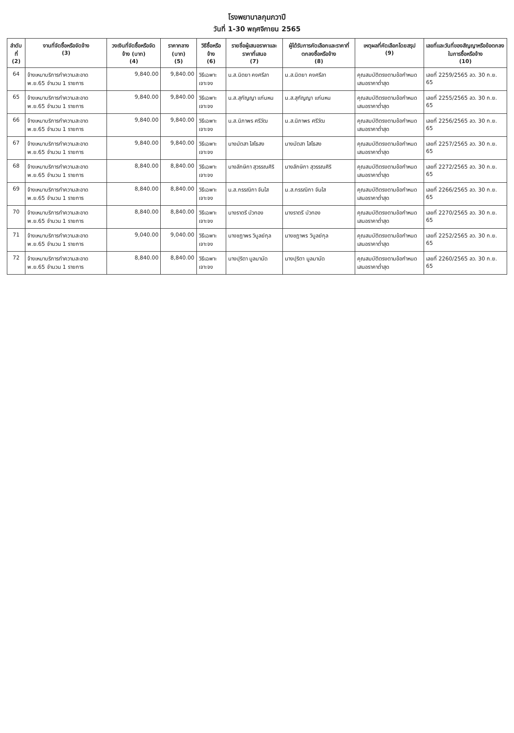โรงพยาบาลกุมภวาปี
วันที่ 1-30 พฤศจิกายน 2565
| ลำดับที่ (2) | งานที่จัดซื้อหรือจัดจ้าง (3) | วงเงินที่จัดซื้อหรือจัดจ้าง (บาท) (4) | ราคากลาง (บาท) (5) | วิธีซื้อหรือจ้าง (6) | รายชื่อผู้เสนอราคาและราคาที่เสนอ (7) | ผู้ได้รับการคัดเลือกและราคาที่ตกลงซื้อหรือจ้าง (8) | เหตุผลที่คัดเลือกโดยสรุป (9) | เลขที่และวันที่ของสัญญาหรือข้อตกลงในการซื้อหรือจ้าง (10) |
| --- | --- | --- | --- | --- | --- | --- | --- | --- |
| 64 | จ้างเหมาบริการทำความสะอาด พ.ย.65 จำนวน 1 รายการ | 9,840.00 | 9,840.00 | วิธีเฉพาะเจาะจง | น.ส.นิตยา คงศรีลา | น.ส.นิตยา คงศรีลา | คุณสมบัติตรงตามข้อกำหนด เสนอราคาต่ำสุด | เลขที่ 2259/2565 ลว. 30 ก.ย. 65 |
| 65 | จ้างเหมาบริการทำความสะอาด พ.ย.65 จำนวน 1 รายการ | 9,840.00 | 9,840.00 | วิธีเฉพาะเจาะจง | น.ส.สุกัญญา แก่นหน | น.ส.สุกัญญา แก่นหน | คุณสมบัติตรงตามข้อกำหนด เสนอราคาต่ำสุด | เลขที่ 2255/2565 ลว. 30 ก.ย. 65 |
| 66 | จ้างเหมาบริการทำความสะอาด พ.ย.65 จำนวน 1 รายการ | 9,840.00 | 9,840.00 | วิธีเฉพาะเจาะจง | น.ส.นิภาพร ศรีวัฒ | น.ส.นิภาพร ศรีวัฒ | คุณสมบัติตรงตามข้อกำหนด เสนอราคาต่ำสุด | เลขที่ 2256/2565 ลว. 30 ก.ย. 65 |
| 67 | จ้างเหมาบริการทำความสะอาด พ.ย.65 จำนวน 1 รายการ | 9,840.00 | 9,840.00 | วิธีเฉพาะเจาะจง | นางมัตสา ไสโธสง | นางมัตสา ไสโธสง | คุณสมบัติตรงตามข้อกำหนด เสนอราคาต่ำสุด | เลขที่ 2257/2565 ลว. 30 ก.ย. 65 |
| 68 | จ้างเหมาบริการทำความสะอาด พ.ย.65 จำนวน 1 รายการ | 8,840.00 | 8,840.00 | วิธีเฉพาะเจาะจง | นางลักษิกา สุวรรณศิริ | นางลักษิกา สุวรรณศิริ | คุณสมบัติตรงตามข้อกำหนด เสนอราคาต่ำสุด | เลขที่ 2272/2565 ลว. 30 ก.ย. 65 |
| 69 | จ้างเหมาบริการทำความสะอาด พ.ย.65 จำนวน 1 รายการ | 8,840.00 | 8,840.00 | วิธีเฉพาะเจาะจง | น.ส.กรรณิกา จันใส | น.ส.กรรณิกา จันใส | คุณสมบัติตรงตามข้อกำหนด เสนอราคาต่ำสุด | เลขที่ 2266/2565 ลว. 30 ก.ย. 65 |
| 70 | จ้างเหมาบริการทำความสะอาด พ.ย.65 จำนวน 1 รายการ | 8,840.00 | 8,840.00 | วิธีเฉพาะเจาะจง | นางราตรี บัวทอง | นางราตรี บัวทอง | คุณสมบัติตรงตามข้อกำหนด เสนอราคาต่ำสุด | เลขที่ 2270/2565 ลว. 30 ก.ย. 65 |
| 71 | จ้างเหมาบริการทำความสะอาด พ.ย.65 จำนวน 1 รายการ | 9,040.00 | 9,040.00 | วิธีเฉพาะเจาะจง | นางชฎาพร วิบูลย์กุล | นางชฎาพร วิบูลย์กุล | คุณสมบัติตรงตามข้อกำหนด เสนอราคาต่ำสุด | เลขที่ 2252/2565 ลว. 30 ก.ย. 65 |
| 72 | จ้างเหมาบริการทำความสะอาด พ.ย.65 จำนวน 1 รายการ | 8,840.00 | 8,840.00 | วิธีเฉพาะเจาะจง | นางปุริตา มูลมานัด | นางปุริตา มูลมานัด | คุณสมบัติตรงตามข้อกำหนด เสนอราคาต่ำสุด | เลขที่ 2260/2565 ลว. 30 ก.ย. 65 |